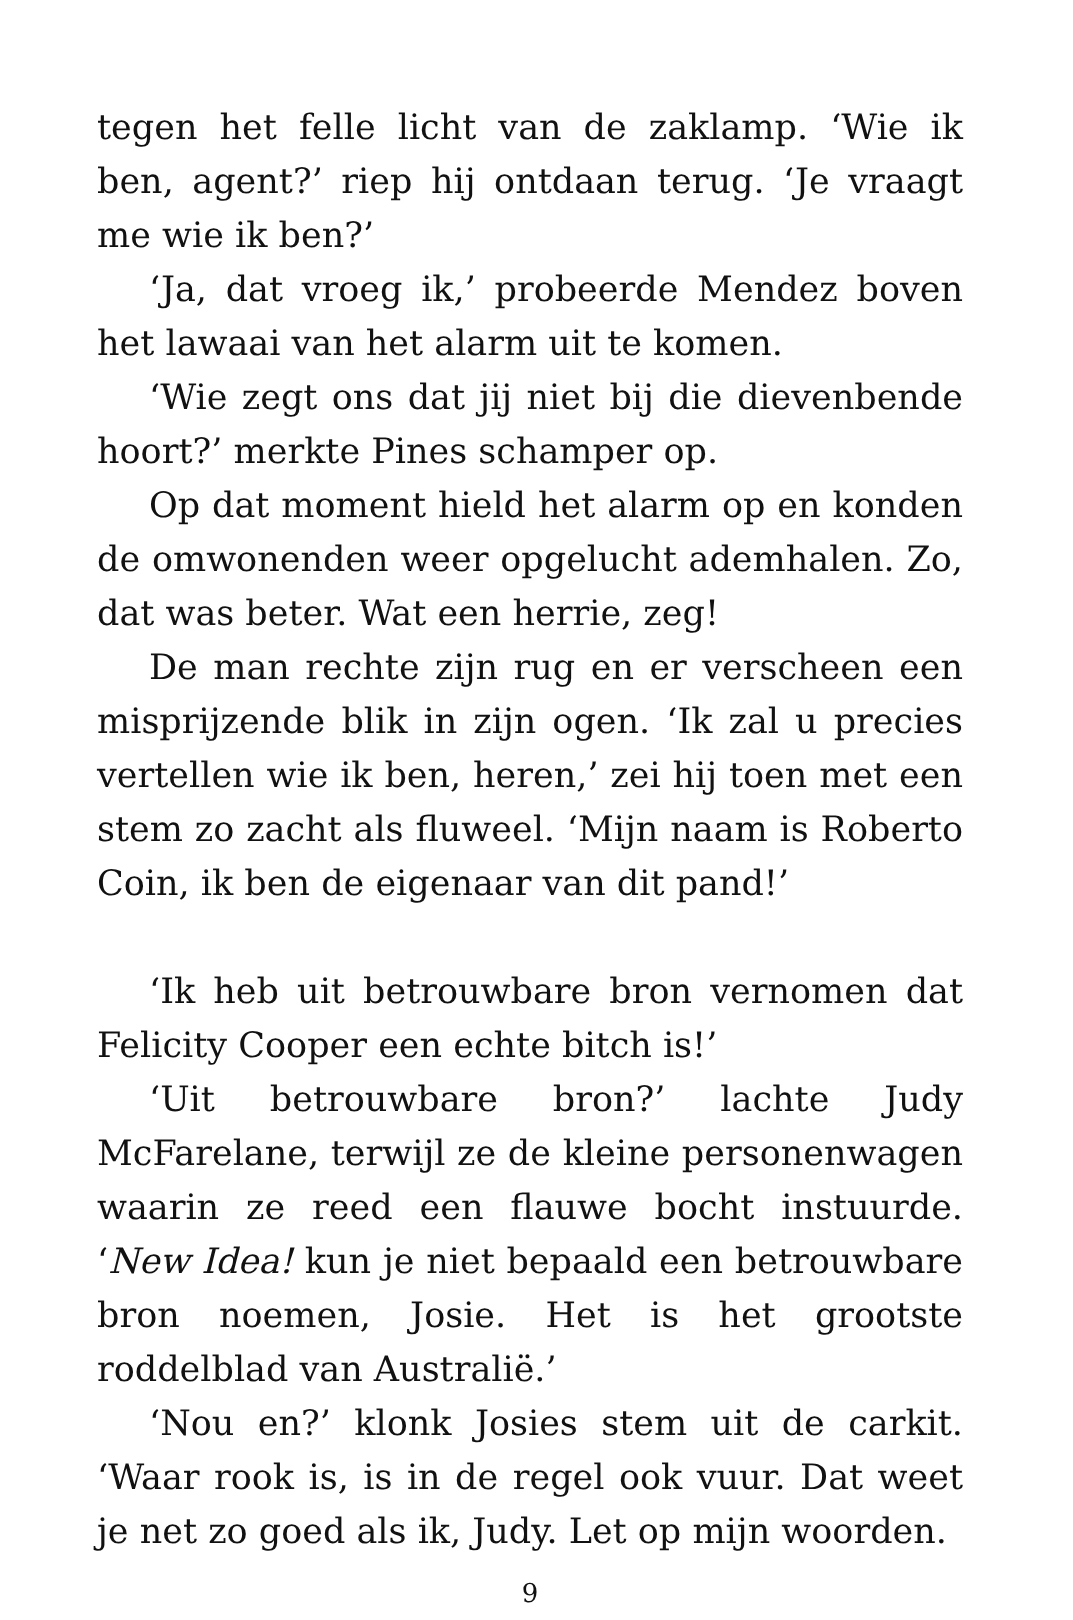tegen het felle licht van de zaklamp. ‘Wie ik ben, agent?’ riep hij ontdaan terug. ‘Je vraagt me wie ik ben?’
‘Ja, dat vroeg ik,’ probeerde Mendez boven het lawaai van het alarm uit te komen.
‘Wie zegt ons dat jij niet bij die dievenbende hoort?’ merkte Pines schamper op.
Op dat moment hield het alarm op en konden de omwonenden weer opgelucht ademhalen. Zo, dat was beter. Wat een herrie, zeg!
De man rechte zijn rug en er verscheen een misprijzende blik in zijn ogen. ‘Ik zal u precies vertellen wie ik ben, heren,’ zei hij toen met een stem zo zacht als fluweel. ‘Mijn naam is Roberto Coin, ik ben de eigenaar van dit pand!’
‘Ik heb uit betrouwbare bron vernomen dat Felicity Cooper een echte bitch is!’
‘Uit betrouwbare bron?’ lachte Judy McFarelane, terwijl ze de kleine personenwagen waarin ze reed een flauwe bocht instuurde. ‘New Idea! kun je niet bepaald een betrouwbare bron noemen, Josie. Het is het grootste roddelblad van Australië.’
‘Nou en?’ klonk Josies stem uit de carkit. ‘Waar rook is, is in de regel ook vuur. Dat weet je net zo goed als ik, Judy. Let op mijn woorden.
9